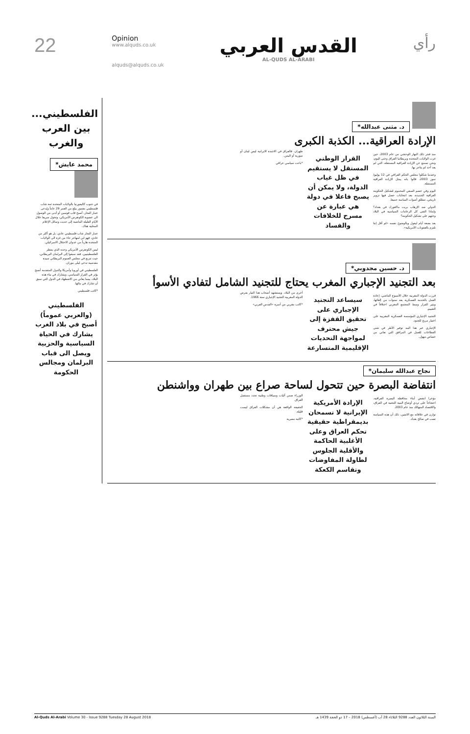22
Opinion
www.alquds.co.uk
alquds@alquds.co.uk
القدس العربي
AL-QUDS AL-ARABI
رأي
الفلسطيني... بين العرب والغرب
محمد عايش*
في جنوب كاليفورنيا بالولايات المتحدة ثمة شاب فلسطيني مغمور يبلغ من العمر 29 عاماً ويُدعى عمار النجار، أصبح قاب قوسين أو أدنى من الوصول الى عضوية الكونغرس الأمريكي، وتحول سريعا خلال الأيام القليلة الماضية إلى حديث وسائل الإعلام المحلية هناك.
عمار النجار شاب فلسطيني عادي، بل هو أكثر من عادي، فهو ابن لمهاجر جاء من غزة الى الولايات المتحدة هارباً من عدوان الاحتلال الاسرائيلي.
ليس الكونغرس الأمريكي وحده الذي ينتظر الفلسطينيين، فقد سبقوا إلى البرلمان البريطاني، حيث تتربع في مجلس العموم البريطاني سيدة مقدسية تدعى ليلى موران.
الفلسطيني في أوروبا وأمريكا والدول المتقدمة أصبح يؤثر في القرار السياسي، ويشارك في بناء هذه البلاد، بينما يعاني من الاضطهاد في الدول التي سبق أن شارك في بنائها.
*كاتب فلسطيني
الفلسطيني (والعربي عموماً) أصبح في بلاد الغرب يشارك في الحياة السياسية والحزبية ويصل الى قباب البرلمان ومجالس الحكومة
د. مثنى عبدالله*
الإرادة العراقية... الكذبة الكبرى
منذ فجر ذلك النهار الوحشي من عام 2003، حين غزت الولايات المتحدة وبريطانيا العراق وحتى اليوم، ونحن نسمع عن الإرادة العراقية المستقلة، التي لم يعد أحد لم يتاجر بها.
وعندما شكلوا مجلس الحكم العراقي في 12 يوليو/تموز 2003، قالوا بانه يمثل الإرادة العراقية المستقلة.
اليوم وفي خضم السعي المحموم لتشكيل الحكومة العراقية الجديدة، بعد انتخابات حصل فيها تزوير تاريخي، تنطلق أصوات الساسة جميعا.
الدولي ضد الإرهاب بريت ماكغورك في بغداد؟ ولماذا التقى كل الزعامات السياسية في البلاد وحثهم على تشكيل الحكومة؟
بعد بضعة أيام ليقول وبالوضوح نفسه «لم أقل إننا نلتزم بالعقوبات الأمريكية».
القرار الوطني المستقل لا يستقيم في ظل غياب الدولة، ولا يمكن أن يصبح فاعلا في دولة هي عبارة عن مسرح للخلافات والفساد
طهران. فالعراق في الاجندة الايرانية ليس لبنان أو سورية أو اليمن.
*باحث سياسي عراقي
د. حسين مجدوبي*
بعد التجنيد الإجباري المغرب يحتاج للتجنيد الشامل لتفادي الأسوأ
قررت الدولة المغربية خلال الأسبوع الماضي، إعادة العمل بالخدمة العسكرية بعد سنوات من إلغائها، ويثير القرار وسط المجتمع المغربي اختلافاً في التقييم.
التجنيد الإجباري المؤسسة العسكرية المغربية على اختيار مريح للجنود.
الإجباري عبر هذا البند توفير الأطر في شتى القطاعات للعمل في المرافق التي تعاني من خصاص مهول.
سيساعد التجنيد الإجباري على تحقيق القفزة إلى جيش محترف لمواجهة التحديات الإقليمية المتسارعة
أخرى من البلاد. ويستشهد أصحاب هذا التيار بفرض الدولة المغربية التجنيد الإجباري سنة 1966.
*كاتب مغربي من أسرة «القدس العربي»
نجاح عبدالله سليمان*
انتفاضة البصرة حين تتحول لساحة صراع بين طهران وواشنطن
مؤخرا انتفض أبناء محافظة البصرة العراقية، احتجاجاً على تردي أوضاع البنية التحتية في العراق، والاقتصاد المتهالك منذ عام 2003.
توازن في علاقاته مع الاثنتين، ذلك أن هذه السياسة تصب في صالح بغداد.
الإرادة الأمريكية الإيرانية لا تسمحان بديمقراطية حقيقية تحكم العراق وعلى الأغلبية الحاكمة والأقلية الجلوس لطاولة المفاوضات وتقاسم الكعكة
الوزراء ضمن آليات وسياقات وطنية تحدد مستقبل العراق.
الحقيقة الواقعة هي أن مشكلات العراق ليست قليلة.
*كاتبة مصرية
Al-Quds Al-Arabi Volume 30 - Issue 9288 Tuesday 28 August 2018 السنة الثلاثون العدد 9288 الثلاثاء 28 آب (أغسطس) 2018 – 17 ذو الحجة 1439 هـ